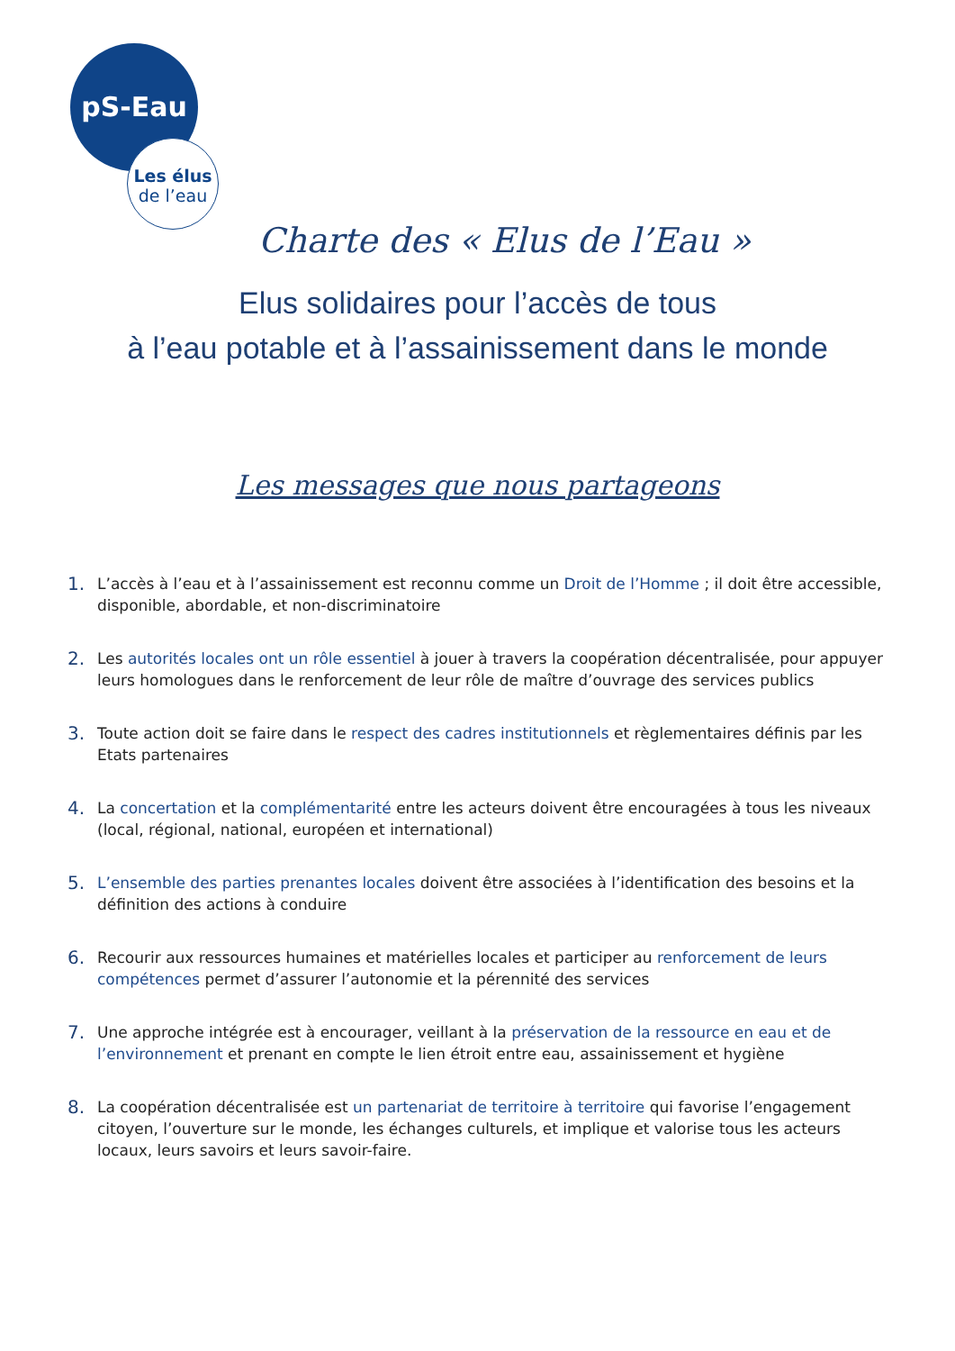pS-Eau
Les élus
de l’eau
Charte des « Elus de l’Eau »
Elus solidaires pour l’accès de tous
à l’eau potable et à l’assainissement dans le monde
Les messages que nous partageons
1. L’accès à l’eau et à l’assainissement est reconnu comme un Droit de l’Homme ; il doit être accessible, disponible, abordable, et non-discriminatoire
2. Les autorités locales ont un rôle essentiel à jouer à travers la coopération décentralisée, pour appuyer leurs homologues dans le renforcement de leur rôle de maître d’ouvrage des services publics
3. Toute action doit se faire dans le respect des cadres institutionnels et règlementaires définis par les Etats partenaires
4. La concertation et la complémentarité entre les acteurs doivent être encouragées à tous les niveaux (local, régional, national, européen et international)
5. L’ensemble des parties prenantes locales doivent être associées à l’identification des besoins et la définition des actions à conduire
6. Recourir aux ressources humaines et matérielles locales et participer au renforcement de leurs compétences permet d’assurer l’autonomie et la pérennité des services
7. Une approche intégrée est à encourager, veillant à la préservation de la ressource en eau et de l’environnement et prenant en compte le lien étroit entre eau, assainissement et hygiène
8. La coopération décentralisée est un partenariat de territoire à territoire qui favorise l’engagement citoyen, l’ouverture sur le monde, les échanges culturels, et implique et valorise tous les acteurs locaux, leurs savoirs et leurs savoir-faire.